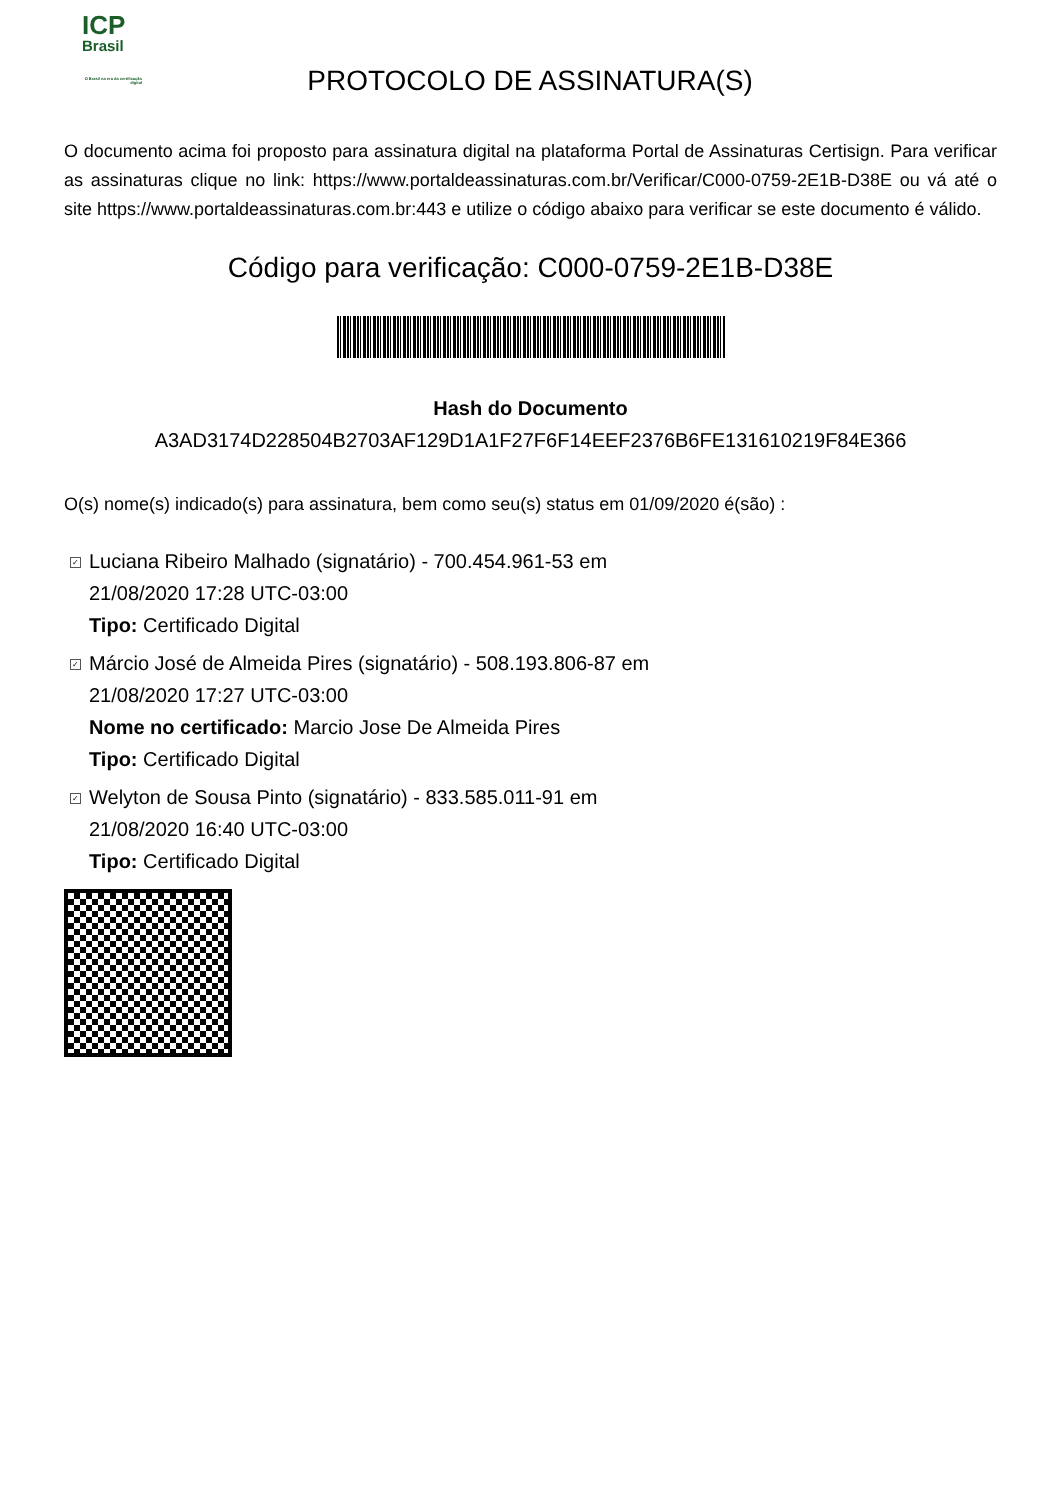ICP
Brasil
O Brasil na era da certificação digital
PROTOCOLO DE ASSINATURA(S)
O documento acima foi proposto para assinatura digital na plataforma Portal de Assinaturas Certisign. Para verificar as assinaturas clique no link: https://www.portaldeassinaturas.com.br/Verificar/C000-0759-2E1B-D38E ou vá até o site https://www.portaldeassinaturas.com.br:443 e utilize o código abaixo para verificar se este documento é válido.
Código para verificação: C000-0759-2E1B-D38E
Hash do Documento
A3AD3174D228504B2703AF129D1A1F27F6F14EEF2376B6FE131610219F84E366
O(s) nome(s) indicado(s) para assinatura, bem como seu(s) status em 01/09/2020 é(são) :
✓ Luciana Ribeiro Malhado (signatário) - 700.454.961-53 em
21/08/2020 17:28 UTC-03:00
Tipo: Certificado Digital
✓ Márcio José de Almeida Pires (signatário) - 508.193.806-87 em
21/08/2020 17:27 UTC-03:00
Nome no certificado: Marcio Jose De Almeida Pires
Tipo: Certificado Digital
✓ Welyton de Sousa Pinto (signatário) - 833.585.011-91 em
21/08/2020 16:40 UTC-03:00
Tipo: Certificado Digital